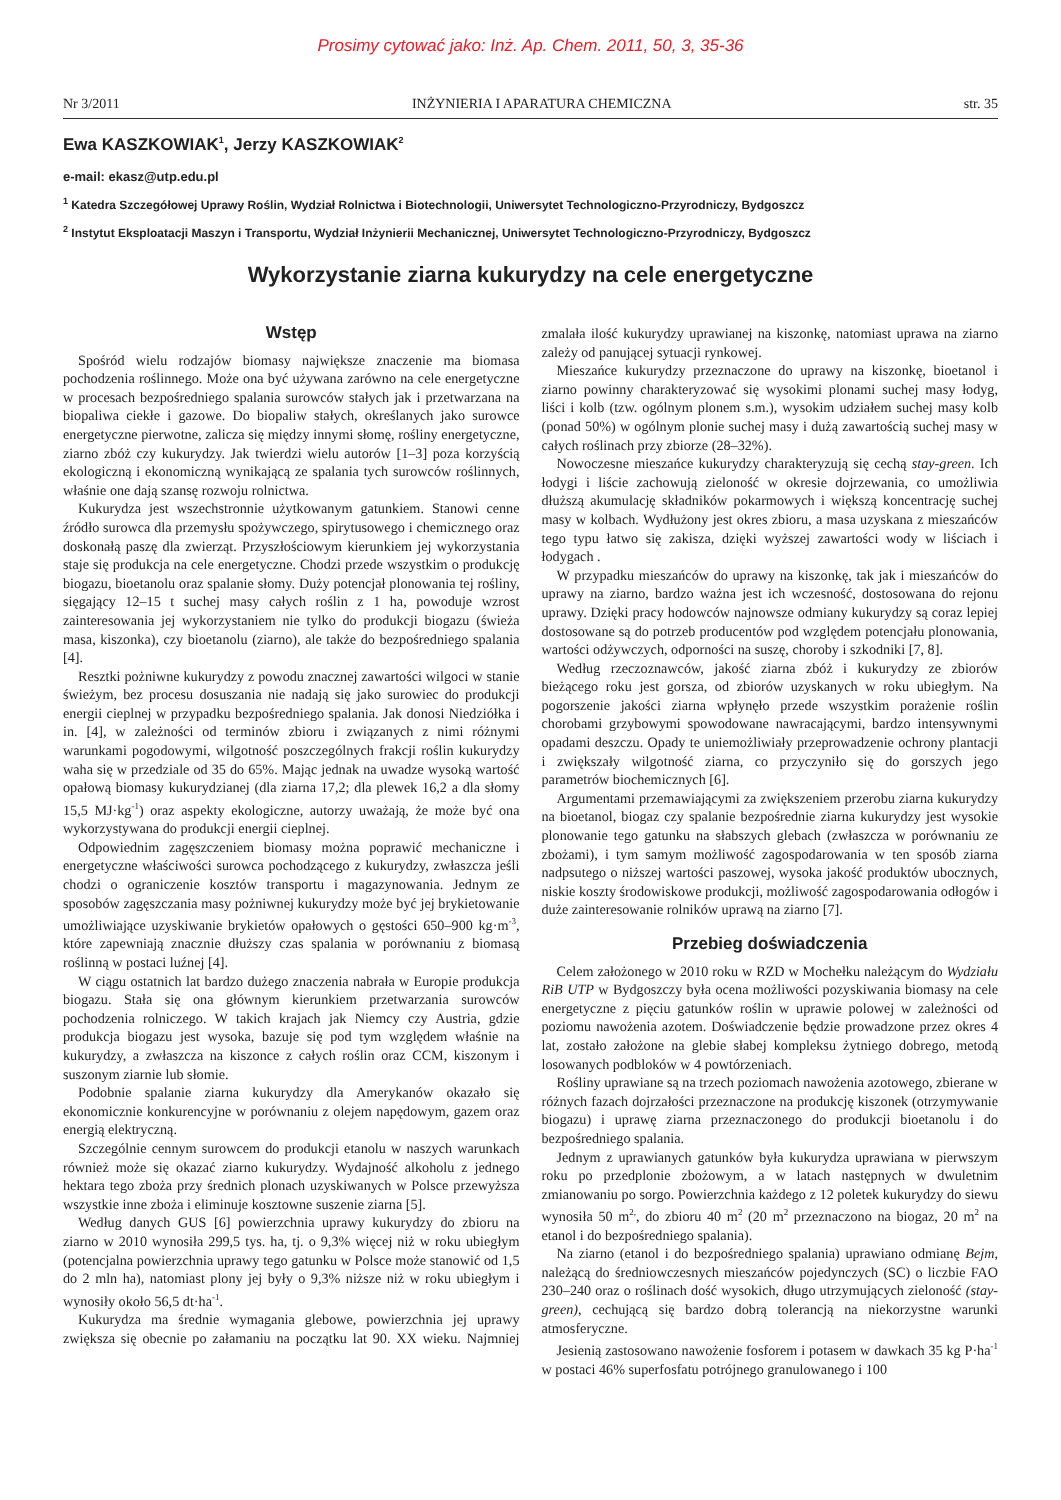Prosimy cytować jako: Inż. Ap. Chem. 2011, 50, 3, 35-36
Nr 3/2011 INŻYNIERIA I APARATURA CHEMICZNA str. 35
Ewa KASZKOWIAK<sup>1</sup>, Jerzy KASZKOWIAK<sup>2</sup>
e-mail: ekasz@utp.edu.pl
<sup>1</sup> Katedra Szczegółowej Uprawy Roślin, Wydział Rolnictwa i Biotechnologii, Uniwersytet Technologiczno-Przyrodniczy, Bydgoszcz
<sup>2</sup> Instytut Eksploatacji Maszyn i Transportu, Wydział Inżynierii Mechanicznej, Uniwersytet Technologiczno-Przyrodniczy, Bydgoszcz
Wykorzystanie ziarna kukurydzy na cele energetyczne
Wstęp
Spośród wielu rodzajów biomasy największe znaczenie ma biomasa pochodzenia roślinnego. Może ona być używana zarówno na cele energetyczne w procesach bezpośredniego spalania surowców stałych jak i przetwarzana na biopaliwa ciekłe i gazowe. Do biopaliw stałych, określanych jako surowce energetyczne pierwotne, zalicza się między innymi słomę, rośliny energetyczne, ziarno zbóż czy kukurydzy. Jak twierdzi wielu autorów [1–3] poza korzyścią ekologiczną i ekonomiczną wynikającą ze spalania tych surowców roślinnych, właśnie one dają szansę rozwoju rolnictwa.
Kukurydza jest wszechstronnie użytkowanym gatunkiem. Stanowi cenne źródło surowca dla przemysłu spożywczego, spirytusowego i chemicznego oraz doskonałą paszę dla zwierząt. Przyszłościowym kierunkiem jej wykorzystania staje się produkcja na cele energetyczne. Chodzi przede wszystkim o produkcję biogazu, bioetanolu oraz spalanie słomy. Duży potencjał plonowania tej rośliny, sięgający 12–15 t suchej masy całych roślin z 1 ha, powoduje wzrost zainteresowania jej wykorzystaniem nie tylko do produkcji biogazu (świeża masa, kiszonka), czy bioetanolu (ziarno), ale także do bezpośredniego spalania [4].
Resztki pożniwne kukurydzy z powodu znacznej zawartości wilgoci w stanie świeżym, bez procesu dosuszania nie nadają się jako surowiec do produkcji energii cieplnej w przypadku bezpośredniego spalania. Jak donosi Niedziółka i in. [4], w zależności od terminów zbioru i związanych z nimi różnymi warunkami pogodowymi, wilgotność poszczególnych frakcji roślin kukurydzy waha się w przedziale od 35 do 65%. Mając jednak na uwadze wysoką wartość opałową biomasy kukurydzianej (dla ziarna 17,2; dla plewek 16,2 a dla słomy 15,5 MJ·kg<sup>-1</sup>) oraz aspekty ekologiczne, autorzy uważają, że może być ona wykorzystywana do produkcji energii cieplnej.
Odpowiednim zagęszczeniem biomasy można poprawić mechaniczne i energetyczne właściwości surowca pochodzącego z kukurydzy, zwłaszcza jeśli chodzi o ograniczenie kosztów transportu i magazynowania. Jednym ze sposobów zagęszczania masy pożniwnej kukurydzy może być jej brykietowanie umożliwiające uzyskiwanie brykietów opałowych o gęstości 650–900 kg·m<sup>-3</sup>, które zapewniają znacznie dłuższy czas spalania w porównaniu z biomasą roślinną w postaci luźnej [4].
W ciągu ostatnich lat bardzo dużego znaczenia nabrała w Europie produkcja biogazu. Stała się ona głównym kierunkiem przetwarzania surowców pochodzenia rolniczego. W takich krajach jak Niemcy czy Austria, gdzie produkcja biogazu jest wysoka, bazuje się pod tym względem właśnie na kukurydzy, a zwłaszcza na kiszonce z całych roślin oraz CCM, kiszonym i suszonym ziarnie lub słomie.
Podobnie spalanie ziarna kukurydzy dla Amerykanów okazało się ekonomicznie konkurencyjne w porównaniu z olejem napędowym, gazem oraz energią elektryczną.
Szczególnie cennym surowcem do produkcji etanolu w naszych warunkach również może się okazać ziarno kukurydzy. Wydajność alkoholu z jednego hektara tego zboża przy średnich plonach uzyskiwanych w Polsce przewyższa wszystkie inne zboża i eliminuje kosztowne suszenie ziarna [5].
Według danych GUS [6] powierzchnia uprawy kukurydzy do zbioru na ziarno w 2010 wynosiła 299,5 tys. ha, tj. o 9,3% więcej niż w roku ubiegłym (potencjalna powierzchnia uprawy tego gatunku w Polsce może stanowić od 1,5 do 2 mln ha), natomiast plony jej były o 9,3% niższe niż w roku ubiegłym i wynosiły około 56,5 dt·ha<sup>-1</sup>.
Kukurydza ma średnie wymagania glebowe, powierzchnia jej uprawy zwiększa się obecnie po załamaniu na początku lat 90. XX wieku. Najmniej zmalała ilość kukurydzy uprawianej na kiszonkę, natomiast uprawa na ziarno zależy od panującej sytuacji rynkowej.
Mieszańce kukurydzy przeznaczone do uprawy na kiszonkę, bioetanol i ziarno powinny charakteryzować się wysokimi plonami suchej masy łodyg, liści i kolb (tzw. ogólnym plonem s.m.), wysokim udziałem suchej masy kolb (ponad 50%) w ogólnym plonie suchej masy i dużą zawartością suchej masy w całych roślinach przy zbiorze (28–32%).
Nowoczesne mieszańce kukurydzy charakteryzują się cechą stay-green. Ich łodygi i liście zachowują zieloność w okresie dojrzewania, co umożliwia dłuższą akumulację składników pokarmowych i większą koncentrację suchej masy w kolbach. Wydłużony jest okres zbioru, a masa uzyskana z mieszańców tego typu łatwo się zakisza, dzięki wyższej zawartości wody w liściach i łodygach .
W przypadku mieszańców do uprawy na kiszonkę, tak jak i mieszańców do uprawy na ziarno, bardzo ważna jest ich wczesność, dostosowana do rejonu uprawy. Dzięki pracy hodowców najnowsze odmiany kukurydzy są coraz lepiej dostosowane są do potrzeb producentów pod względem potencjału plonowania, wartości odżywczych, odporności na suszę, choroby i szkodniki [7, 8].
Według rzeczoznawców, jakość ziarna zbóż i kukurydzy ze zbiorów bieżącego roku jest gorsza, od zbiorów uzyskanych w roku ubiegłym. Na pogorszenie jakości ziarna wpłynęło przede wszystkim porażenie roślin chorobami grzybowymi spowodowane nawracającymi, bardzo intensywnymi opadami deszczu. Opady te uniemożliwiały przeprowadzenie ochrony plantacji i zwiększały wilgotność ziarna, co przyczyniło się do gorszych jego parametrów biochemicznych [6].
Argumentami przemawiającymi za zwiększeniem przerobu ziarna kukurydzy na bioetanol, biogaz czy spalanie bezpośrednie ziarna kukurydzy jest wysokie plonowanie tego gatunku na słabszych glebach (zwłaszcza w porównaniu ze zbożami), i tym samym możliwość zagospodarowania w ten sposób ziarna nadpsutego o niższej wartości paszowej, wysoka jakość produktów ubocznych, niskie koszty środowiskowe produkcji, możliwość zagospodarowania odłogów i duże zainteresowanie rolników uprawą na ziarno [7].
Przebieg doświadczenia
Celem założonego w 2010 roku w RZD w Mochełku należącym do Wydziału RiB UTP w Bydgoszczy była ocena możliwości pozyskiwania biomasy na cele energetyczne z pięciu gatunków roślin w uprawie polowej w zależności od poziomu nawożenia azotem. Doświadczenie będzie prowadzone przez okres 4 lat, zostało założone na glebie słabej kompleksu żytniego dobrego, metodą losowanych podbloków w 4 powtórzeniach.
Rośliny uprawiane są na trzech poziomach nawożenia azotowego, zbierane w różnych fazach dojrzałości przeznaczone na produkcję kiszonek (otrzymywanie biogazu) i uprawę ziarna przeznaczonego do produkcji bioetanolu i do bezpośredniego spalania.
Jednym z uprawianych gatunków była kukurydza uprawiana w pierwszym roku po przedplonie zbożowym, a w latach następnych w dwuletnim zmianowaniu po sorgo. Powierzchnia każdego z 12 poletek kukurydzy do siewu wynosiła 50 m<sup>2,</sup>, do zbioru 40 m<sup>2</sup> (20 m<sup>2</sup> przeznaczono na biogaz, 20 m<sup>2</sup> na etanol i do bezpośredniego spalania).
Na ziarno (etanol i do bezpośredniego spalania) uprawiano odmianę Bejm, należącą do średniowczesnych mieszańców pojedynczych (SC) o liczbie FAO 230–240 oraz o roślinach dość wysokich, długo utrzymujących zieloność (stay-green), cechującą się bardzo dobrą tolerancją na niekorzystne warunki atmosferyczne.
Jesienią zastosowano nawożenie fosforem i potasem w dawkach 35 kg P·ha<sup>-1</sup> w postaci 46% superfosfatu potrójnego granulowanego i 100